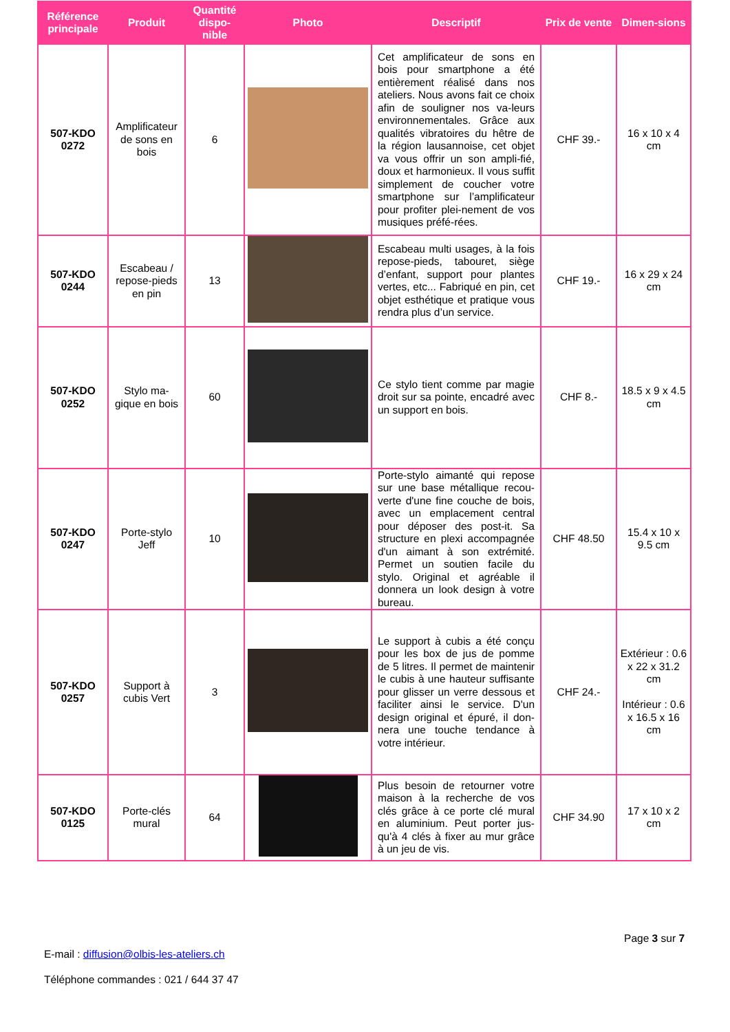| Référence principale | Produit | Quantité dispo-nible | Photo | Descriptif | Prix de vente | Dimen-sions |
| --- | --- | --- | --- | --- | --- | --- |
| 507-KDO 0272 | Amplificateur de sons en bois | 6 | | Cet amplificateur de sons en bois pour smartphone a été entièrement réalisé dans nos ateliers. Nous avons fait ce choix afin de souligner nos va-leurs environnementales. Grâce aux qualités vibratoires du hêtre de la région lausannoise, cet objet va vous offrir un son ampli-fié, doux et harmonieux. Il vous suffit simplement de coucher votre smartphone sur l’amplificateur pour profiter plei-nement de vos musiques préfé-rées. | CHF 39.- | 16 x 10 x 4 cm |
| 507-KDO 0244 | Escabeau / repose-pieds en pin | 13 | | Escabeau multi usages, à la fois repose-pieds, tabouret, siège d’enfant, support pour plantes vertes, etc... Fabriqué en pin, cet objet esthétique et pratique vous rendra plus d’un service. | CHF 19.- | 16 x 29 x 24 cm |
| 507-KDO 0252 | Stylo ma-gique en bois | 60 | | Ce stylo tient comme par magie droit sur sa pointe, encadré avec un support en bois. | CHF 8.- | 18.5 x 9 x 4.5 cm |
| 507-KDO 0247 | Porte-stylo Jeff | 10 | | Porte-stylo aimanté qui repose sur une base métallique recou-verte d'une fine couche de bois, avec un emplacement central pour déposer des post-it. Sa structure en plexi accompagnée d'un aimant à son extrémité. Permet un soutien facile du stylo. Original et agréable il donnera un look design à votre bureau. | CHF 48.50 | 15.4 x 10 x 9.5 cm |
| 507-KDO 0257 | Support à cubis Vert | 3 | | Le support à cubis a été conçu pour les box de jus de pomme de 5 litres. Il permet de maintenir le cubis à une hauteur suffisante pour glisser un verre dessous et faciliter ainsi le service. D'un design original et épuré, il don-nera une touche tendance à votre intérieur. | CHF 24.- | Extérieur : 0.6 x 22 x 31.2 cm Intérieur : 0.6 x 16.5 x 16 cm |
| 507-KDO 0125 | Porte-clés mural | 64 | | Plus besoin de retourner votre maison à la recherche de vos clés grâce à ce porte clé mural en aluminium. Peut porter jus-qu'à 4 clés à fixer au mur grâce à un jeu de vis. | CHF 34.90 | 17 x 10 x 2 cm |
Page 3 sur 7
E-mail : diffusion@olbis-les-ateliers.ch
Téléphone commandes : 021 / 644 37 47